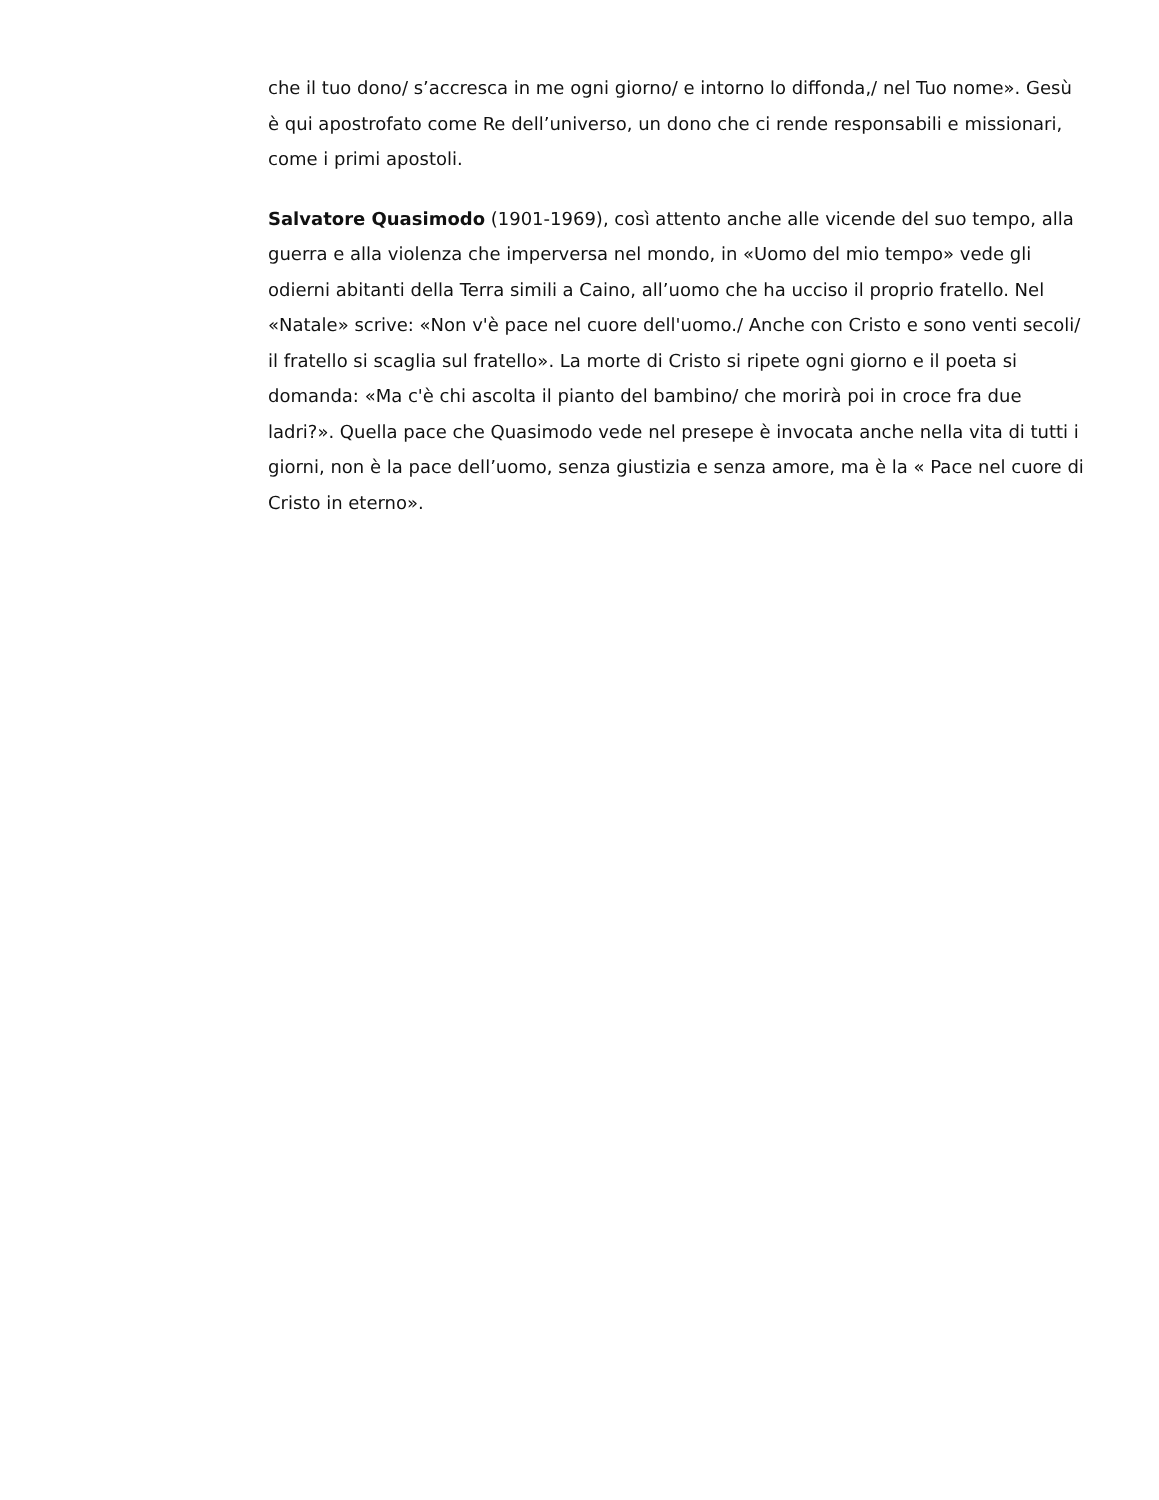che il tuo dono/ s’accresca in me ogni giorno/ e intorno lo diffonda,/ nel Tuo nome». Gesù è qui apostrofato come Re dell’universo, un dono che ci rende responsabili e missionari, come i primi apostoli.
Salvatore Quasimodo (1901-1969), così attento anche alle vicende del suo tempo, alla guerra e alla violenza che imperversa nel mondo, in «Uomo del mio tempo» vede gli odierni abitanti della Terra simili a Caino, all’uomo che ha ucciso il proprio fratello. Nel «Natale» scrive: «Non v'è pace nel cuore dell'uomo./ Anche con Cristo e sono venti secoli/ il fratello si scaglia sul fratello». La morte di Cristo si ripete ogni giorno e il poeta si domanda: «Ma c'è chi ascolta il pianto del bambino/ che morirà poi in croce fra due ladri?». Quella pace che Quasimodo vede nel presepe è invocata anche nella vita di tutti i giorni, non è la pace dell’uomo, senza giustizia e senza amore, ma è la « Pace nel cuore di Cristo in eterno».